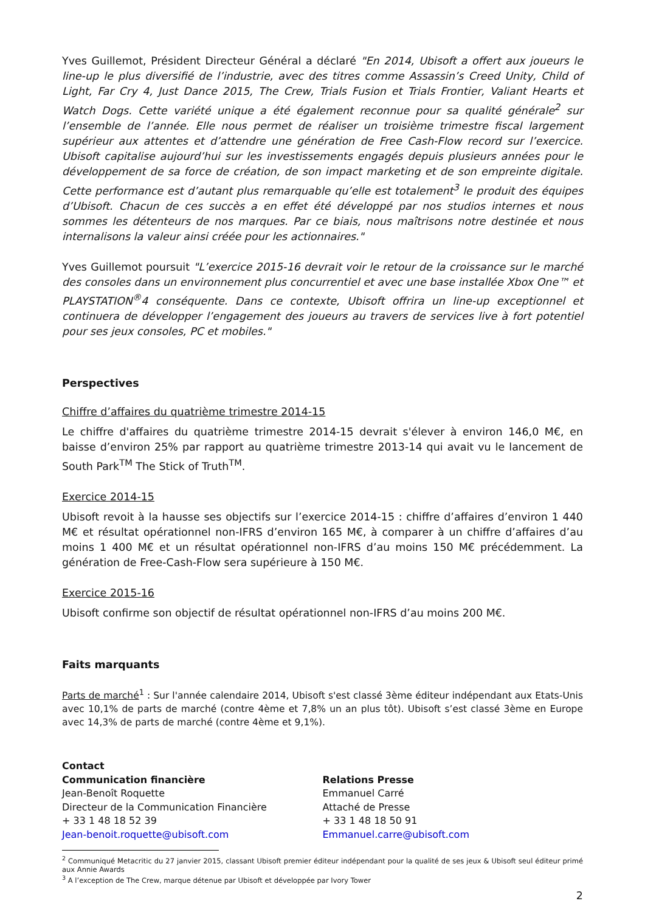Yves Guillemot, Président Directeur Général a déclaré "En 2014, Ubisoft a offert aux joueurs le line-up le plus diversifié de l’industrie, avec des titres comme Assassin’s Creed Unity, Child of Light, Far Cry 4, Just Dance 2015, The Crew, Trials Fusion et Trials Frontier, Valiant Hearts et Watch Dogs. Cette variété unique a été également reconnue pour sa qualité générale<sup>2</sup> sur l’ensemble de l’année. Elle nous permet de réaliser un troisième trimestre fiscal largement supérieur aux attentes et d’attendre une génération de Free Cash-Flow record sur l’exercice. Ubisoft capitalise aujourd’hui sur les investissements engagés depuis plusieurs années pour le développement de sa force de création, de son impact marketing et de son empreinte digitale. Cette performance est d’autant plus remarquable qu’elle est totalement<sup>3</sup> le produit des équipes d’Ubisoft. Chacun de ces succès a en effet été développé par nos studios internes et nous sommes les détenteurs de nos marques. Par ce biais, nous maîtrisons notre destinée et nous internalisons la valeur ainsi créée pour les actionnaires."
Yves Guillemot poursuit "L’exercice 2015-16 devrait voir le retour de la croissance sur le marché des consoles dans un environnement plus concurrentiel et avec une base installée Xbox One™ et PLAYSTATION<sup>®</sup>4 conséquente. Dans ce contexte, Ubisoft offrira un line-up exceptionnel et continuera de développer l’engagement des joueurs au travers de services live à fort potentiel pour ses jeux consoles, PC et mobiles."
Perspectives
Chiffre d’affaires du quatrième trimestre 2014-15
Le chiffre d'affaires du quatrième trimestre 2014-15 devrait s'élever à environ 146,0 M€, en baisse d’environ 25% par rapport au quatrième trimestre 2013-14 qui avait vu le lancement de South Park<sup>TM</sup> The Stick of Truth<sup>TM</sup>.
Exercice 2014-15
Ubisoft revoit à la hausse ses objectifs sur l’exercice 2014-15 : chiffre d’affaires d’environ 1 440 M€ et résultat opérationnel non-IFRS d’environ 165 M€, à comparer à un chiffre d’affaires d’au moins 1 400 M€ et un résultat opérationnel non-IFRS d’au moins 150 M€ précédemment. La génération de Free-Cash-Flow sera supérieure à 150 M€.
Exercice 2015-16
Ubisoft confirme son objectif de résultat opérationnel non-IFRS d’au moins 200 M€.
Faits marquants
Parts de marché<sup>1</sup> : Sur l'année calendaire 2014, Ubisoft s'est classé 3ème éditeur indépendant aux Etats-Unis avec 10,1% de parts de marché (contre 4ème et 7,8% un an plus tôt). Ubisoft s’est classé 3ème en Europe avec 14,3% de parts de marché (contre 4ème et 9,1%).
Contact
Communication financière
Jean-Benoît Roquette
Directeur de la Communication Financière
+ 33 1 48 18 52 39
Jean-benoit.roquette@ubisoft.com
Relations Presse
Emmanuel Carré
Attaché de Presse
+ 33 1 48 18 50 91
Emmanuel.carre@ubisoft.com
<sup>2</sup> Communiqué Metacritic du 27 janvier 2015, classant Ubisoft premier éditeur indépendant pour la qualité de ses jeux & Ubisoft seul éditeur primé aux Annie Awards
<sup>3</sup> A l’exception de The Crew, marque détenue par Ubisoft et développée par Ivory Tower
2